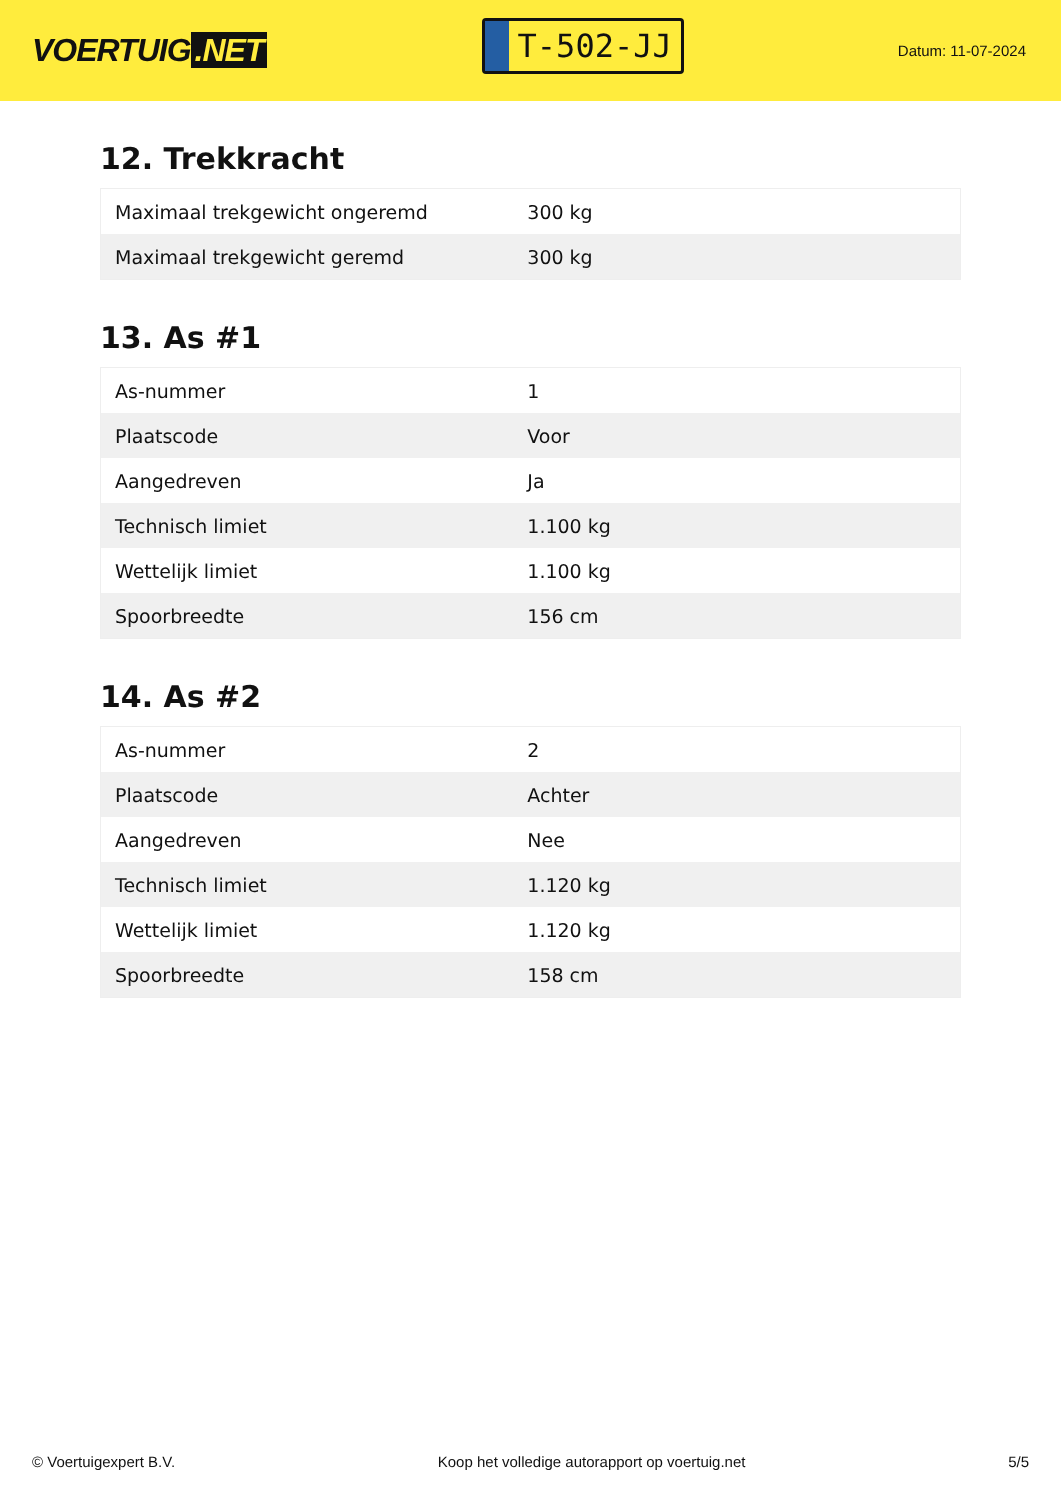VOERTUIG.NET
T-502-JJ
Datum: 11-07-2024
12. Trekkracht
| Maximaal trekgewicht ongeremd | 300 kg |
| Maximaal trekgewicht geremd | 300 kg |
13. As #1
| As-nummer | 1 |
| Plaatscode | Voor |
| Aangedreven | Ja |
| Technisch limiet | 1.100 kg |
| Wettelijk limiet | 1.100 kg |
| Spoorbreedte | 156 cm |
14. As #2
| As-nummer | 2 |
| Plaatscode | Achter |
| Aangedreven | Nee |
| Technisch limiet | 1.120 kg |
| Wettelijk limiet | 1.120 kg |
| Spoorbreedte | 158 cm |
© Voertuigexpert B.V. Koop het volledige autorapport op voertuig.net 5/5